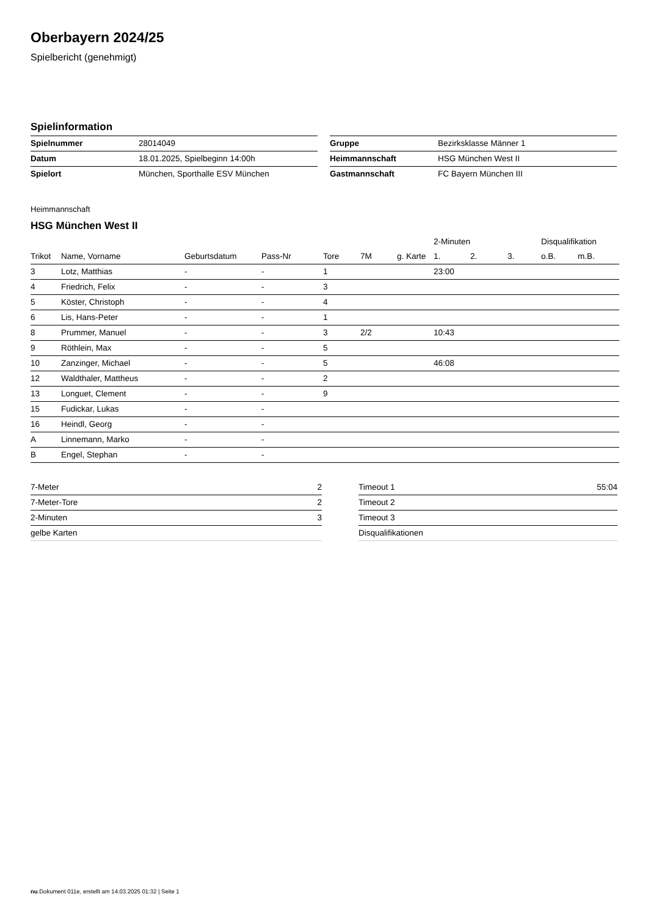Oberbayern 2024/25
Spielbericht (genehmigt)
Spielinformation
| Spielnummer | 28014049 |
| Datum | 18.01.2025, Spielbeginn 14:00h |
| Spielort | München, Sporthalle ESV München |
| Gruppe | Bezirksklasse Männer 1 |
| Heimmannschaft | HSG München West II |
| Gastmannschaft | FC Bayern München III |
Heimmannschaft
HSG München West II
| | | | | | | | 2-Minuten | | | Disqualifikation | |
| --- | --- | --- | --- | --- | --- | --- | --- | --- | --- | --- | --- |
| Trikot | Name, Vorname | Geburtsdatum | Pass-Nr | Tore | 7M | g. Karte | 1. | 2. | 3. | o.B. | m.B. |
| 3 | Lotz, Matthias | - | - | 1 | | | 23:00 | | | | |
| 4 | Friedrich, Felix | - | - | 3 | | | | | | | |
| 5 | Köster, Christoph | - | - | 4 | | | | | | | |
| 6 | Lis, Hans-Peter | - | - | 1 | | | | | | | |
| 8 | Prummer, Manuel | - | - | 3 | 2/2 | | 10:43 | | | | |
| 9 | Röthlein, Max | - | - | 5 | | | | | | | |
| 10 | Zanzinger, Michael | - | - | 5 | | | 46:08 | | | | |
| 12 | Waldthaler, Mattheus | - | - | 2 | | | | | | | |
| 13 | Longuet, Clement | - | - | 9 | | | | | | | |
| 15 | Fudickar, Lukas | - | - | | | | | | | | |
| 16 | Heindl, Georg | - | - | | | | | | | | |
| A | Linnemann, Marko | - | - | | | | | | | | |
| B | Engel, Stephan | - | - | | | | | | | | |
| 7-Meter | 2 |
| 7-Meter-Tore | 2 |
| 2-Minuten | 3 |
| gelbe Karten | |
| Timeout 1 | 55:04 |
| Timeout 2 | |
| Timeout 3 | |
| Disqualifikationen | |
nu.Dokument 011e, erstellt am 14.03.2025 01:32 | Seite 1